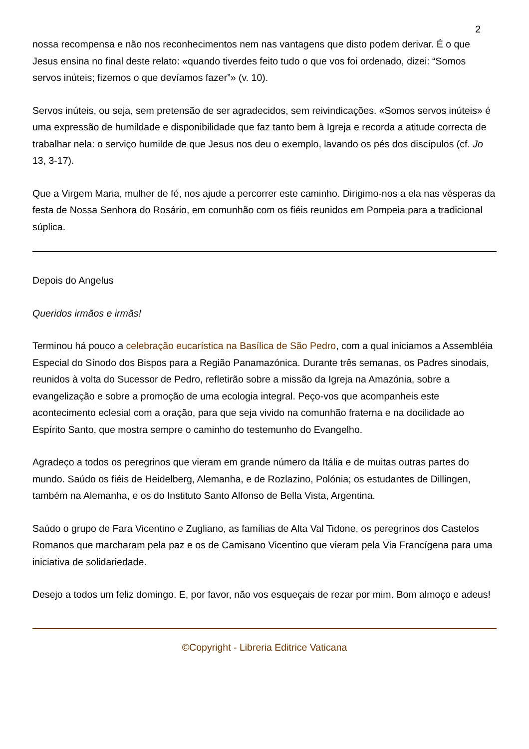2
nossa recompensa e não nos reconhecimentos nem nas vantagens que disto podem derivar. É o que Jesus ensina no final deste relato: «quando tiverdes feito tudo o que vos foi ordenado, dizei: “Somos servos inúteis; fizemos o que devíamos fazer”» (v. 10).
Servos inúteis, ou seja, sem pretensão de ser agradecidos, sem reivindicações. «Somos servos inúteis» é uma expressão de humildade e disponibilidade que faz tanto bem à Igreja e recorda a atitude correcta de trabalhar nela: o serviço humilde de que Jesus nos deu o exemplo, lavando os pés dos discípulos (cf. Jo 13, 3-17).
Que a Virgem Maria, mulher de fé, nos ajude a percorrer este caminho. Dirigimo-nos a ela nas vésperas da festa de Nossa Senhora do Rosário, em comunhão com os fiéis reunidos em Pompeia para a tradicional súplica.
Depois do Angelus
Queridos irmãos e irmãs!
Terminou há pouco a celebração eucarística na Basílica de São Pedro, com a qual iniciamos a Assembléia Especial do Sínodo dos Bispos para a Região Panamazónica. Durante três semanas, os Padres sinodais, reunidos à volta do Sucessor de Pedro, refletirão sobre a missão da Igreja na Amazónia, sobre a evangelização e sobre a promoção de uma ecologia integral. Peço-vos que acompanheis este acontecimento eclesial com a oração, para que seja vivido na comunhão fraterna e na docilidade ao Espírito Santo, que mostra sempre o caminho do testemunho do Evangelho.
Agradeço a todos os peregrinos que vieram em grande número da Itália e de muitas outras partes do mundo. Saúdo os fiéis de Heidelberg, Alemanha, e de Rozlazino, Polónia; os estudantes de Dillingen, também na Alemanha, e os do Instituto Santo Alfonso de Bella Vista, Argentina.
Saúdo o grupo de Fara Vicentino e Zugliano, as famílias de Alta Val Tidone, os peregrinos dos Castelos Romanos que marcharam pela paz e os de Camisano Vicentino que vieram pela Via Francígena para uma iniciativa de solidariedade.
Desejo a todos um feliz domingo. E, por favor, não vos esqueçais de rezar por mim. Bom almoço e adeus!
©Copyright - Libreria Editrice Vaticana